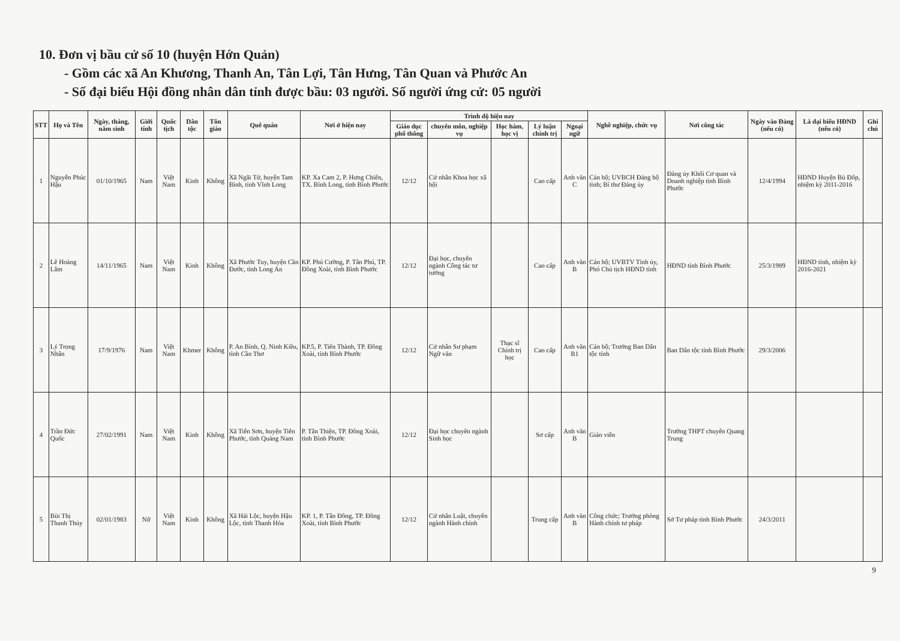10. Đơn vị bầu cử số 10 (huyện Hớn Quản)
- Gồm các xã An Khương, Thanh An, Tân Lợi, Tân Hưng, Tân Quan và Phước An
- Số đại biểu Hội đồng nhân dân tỉnh được bầu: 03 người. Số người ứng cử: 05 người
| STT | Họ và Tên | Ngày, tháng, năm sinh | Giới tính | Quốc tịch | Dân tộc | Tôn giáo | Quê quán | Nơi ở hiện nay | Trình độ hiện nay | | | | | Nghề nghiệp, chức vụ | Nơi công tác | Ngày vào Đảng (nếu có) | Là đại biểu HĐND (nếu có) | Ghi chú |
| --- | --- | --- | --- | --- | --- | --- | --- | --- | --- | --- | --- | --- | --- | --- | --- | --- | --- | --- |
| | | | | | | | | | Giáo dục phổ thông | chuyên môn, nghiệp vụ | Học hàm, học vị | Lý luận chính trị | Ngoại ngữ | | | | | |
| 1 | Nguyễn Phúc Hậu | 01/10/1965 | Nam | Việt Nam | Kinh | Không | Xã Ngãi Tứ, huyện Tam Bình, tỉnh Vĩnh Long | KP. Xa Cam 2, P. Hưng Chiến, TX. Bình Long, tỉnh Bình Phước | 12/12 | Cử nhân Khoa học xã hội | | Cao cấp | Anh văn C | Cán bộ; UVBCH Đảng bộ tỉnh; Bí thư Đảng ủy | Đảng ủy Khối Cơ quan và Doanh nghiệp tỉnh Bình Phước | 12/4/1994 | HĐND Huyện Bù Đốp, nhiệm kỳ 2011-2016 | |
| 2 | Lê Hoàng Lâm | 14/11/1965 | Nam | Việt Nam | Kinh | Không | Xã Phước Tuy, huyện Cần Đước, tỉnh Long An | KP. Phú Cường, P. Tân Phú, TP. Đồng Xoài, tỉnh Bình Phước | 12/12 | Đại học, chuyên ngành Công tác tư tưởng | | Cao cấp | Anh văn B | Cán bộ; UVBTV Tỉnh ủy, Phó Chủ tịch HĐND tỉnh | HĐND tỉnh Bình Phước | 25/3/1989 | HĐND tỉnh, nhiệm kỳ 2016-2021 | |
| 3 | Lý Trọng Nhân | 17/9/1976 | Nam | Việt Nam | Khmer | Không | P. An Bình, Q. Ninh Kiều, tỉnh Cần Thơ | KP.5, P. Tiến Thành, TP. Đồng Xoài, tỉnh Bình Phước | 12/12 | Cử nhân Sư phạm Ngữ văn | Thạc sĩ Chính trị học | Cao cấp | Anh văn B1 | Cán bộ; Trưởng Ban Dân tộc tỉnh | Ban Dân tộc tỉnh Bình Phước | 29/3/2006 | | |
| 4 | Trần Đức Quốc | 27/02/1991 | Nam | Việt Nam | Kinh | Không | Xã Tiên Sơn, huyện Tiên Phước, tỉnh Quảng Nam | P. Tân Thiện, TP. Đồng Xoài, tỉnh Bình Phước | 12/12 | Đại học chuyên ngành Sinh học | | Sơ cấp | Anh văn B | Giáo viên | Trường THPT chuyên Quang Trung | | | |
| 5 | Bùi Thị Thanh Thủy | 02/01/1983 | Nữ | Việt Nam | Kinh | Không | Xã Hải Lộc, huyện Hậu Lộc, tỉnh Thanh Hóa | KP. 1, P. Tân Đồng, TP. Đồng Xoài, tỉnh Bình Phước | 12/12 | Cử nhân Luật, chuyên ngành Hành chính | | Trung cấp | Anh văn B | Công chức; Trưởng phòng Hành chính tư pháp | Sở Tư pháp tỉnh Bình Phước | 24/3/2011 | | |
9